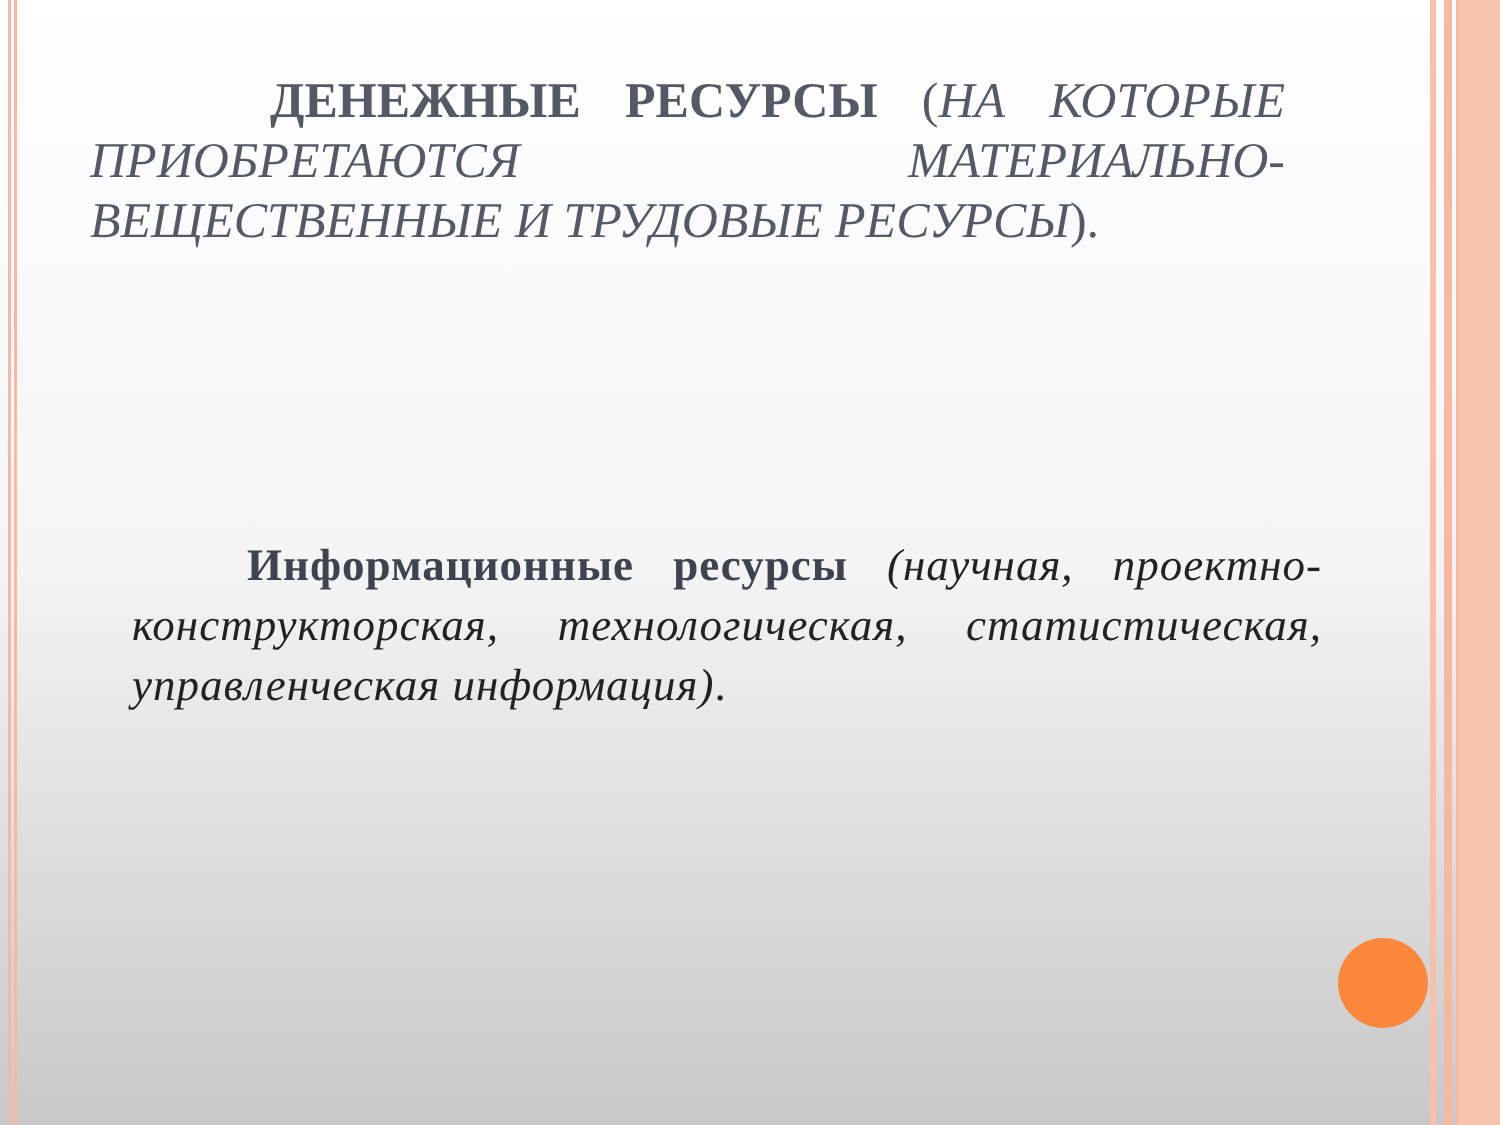ДЕНЕЖНЫЕ РЕСУРСЫ (НА КОТОРЫЕ ПРИОБРЕТАЮТСЯ МАТЕРИАЛЬНО-ВЕЩЕСТВЕННЫЕ И ТРУДОВЫЕ РЕСУРСЫ).
Информационные ресурсы (научная, проектно-конструкторская, технологическая, статистическая, управленческая информация).